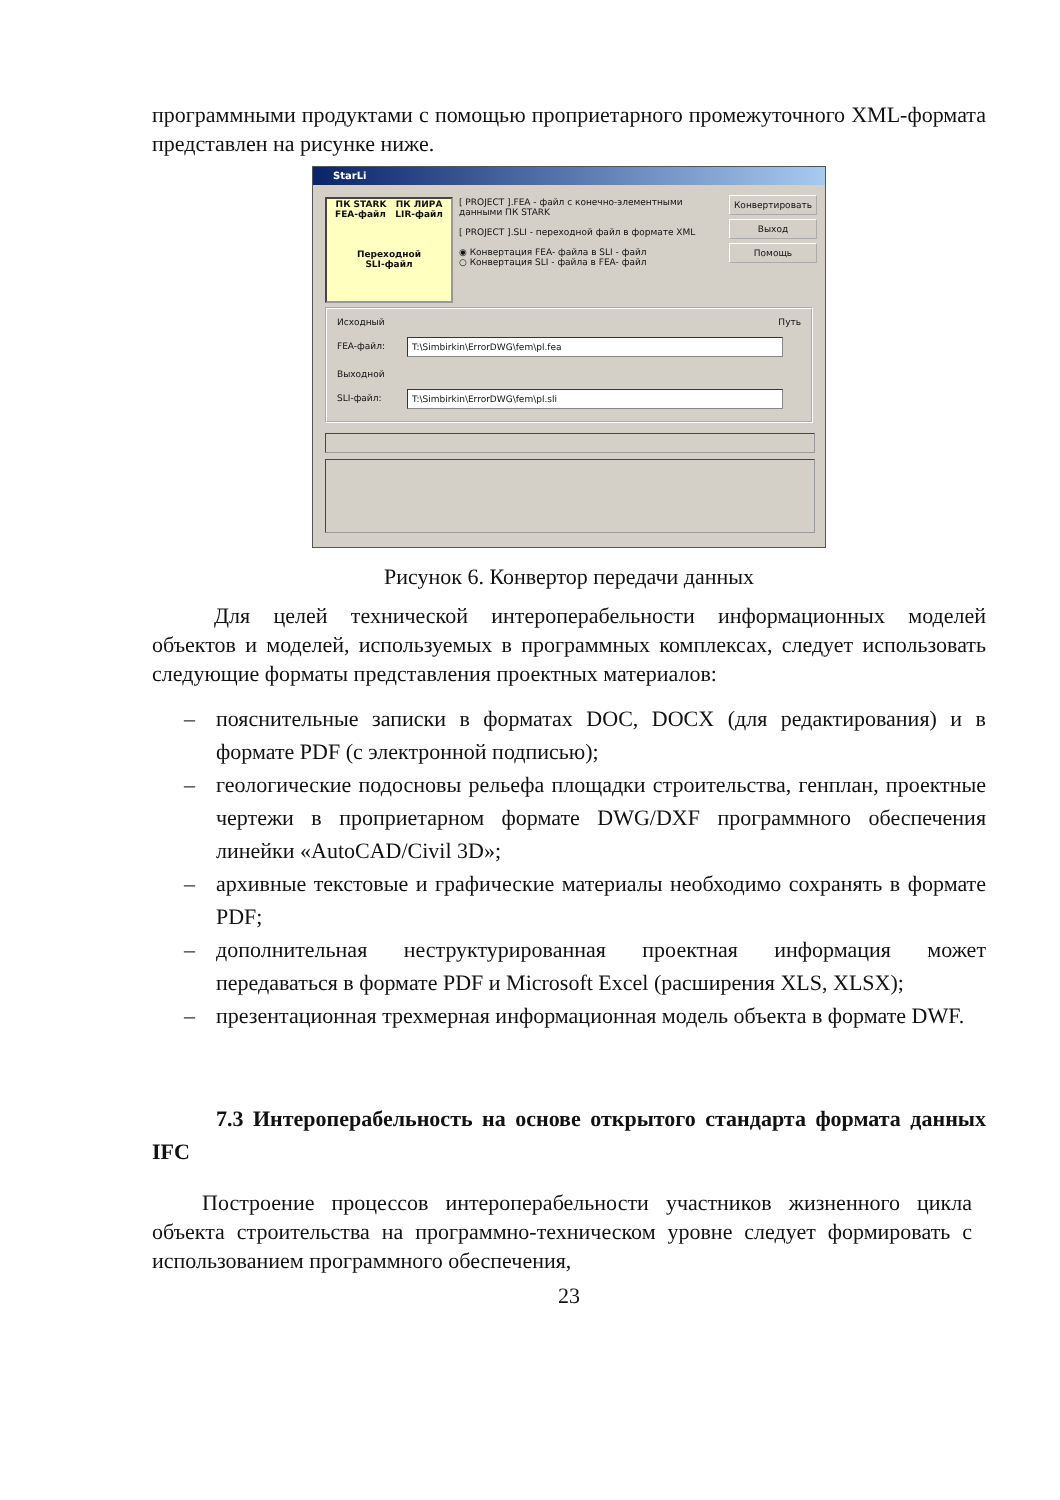программными продуктами с помощью проприетарного промежуточного XML-формата представлен на рисунке ниже.
StarLi
ПК STARK ПК ЛИРА
FEA-файл LIR-файл
Переходной
SLI-файл
[ PROJECT ].FEA - файл с конечно-элементными данными ПК STARK
[ PROJECT ].SLI - переходной файл в формате XML
◉ Конвертация FEA- файла в SLI - файл
○ Конвертация SLI - файла в FEA- файл
Конвертировать
Выход
Помощь
Исходный Путь
FEA-файл: T:\Simbirkin\ErrorDWG\fem\pl.fea
Выходной
SLI-файл: T:\Simbirkin\ErrorDWG\fem\pl.sli
Рисунок 6. Конвертор передачи данных
Для целей технической интероперабельности информационных моделей объектов и моделей, используемых в программных комплексах, следует использовать следующие форматы представления проектных материалов:
– пояснительные записки в форматах DOC, DOCX (для редактирования) и в формате PDF (с электронной подписью);
– геологические подосновы рельефа площадки строительства, генплан, проектные чертежи в проприетарном формате DWG/DXF программного обеспечения линейки «AutoCAD/Civil 3D»;
– архивные текстовые и графические материалы необходимо сохранять в формате PDF;
– дополнительная неструктурированная проектная информация может передаваться в формате PDF и Microsoft Excel (расширения XLS, XLSX);
– презентационная трехмерная информационная модель объекта в формате DWF.
7.3 Интероперабельность на основе открытого стандарта формата данных IFC
Построение процессов интероперабельности участников жизненного цикла объекта строительства на программно-техническом уровне следует формировать с использованием программного обеспечения,
23